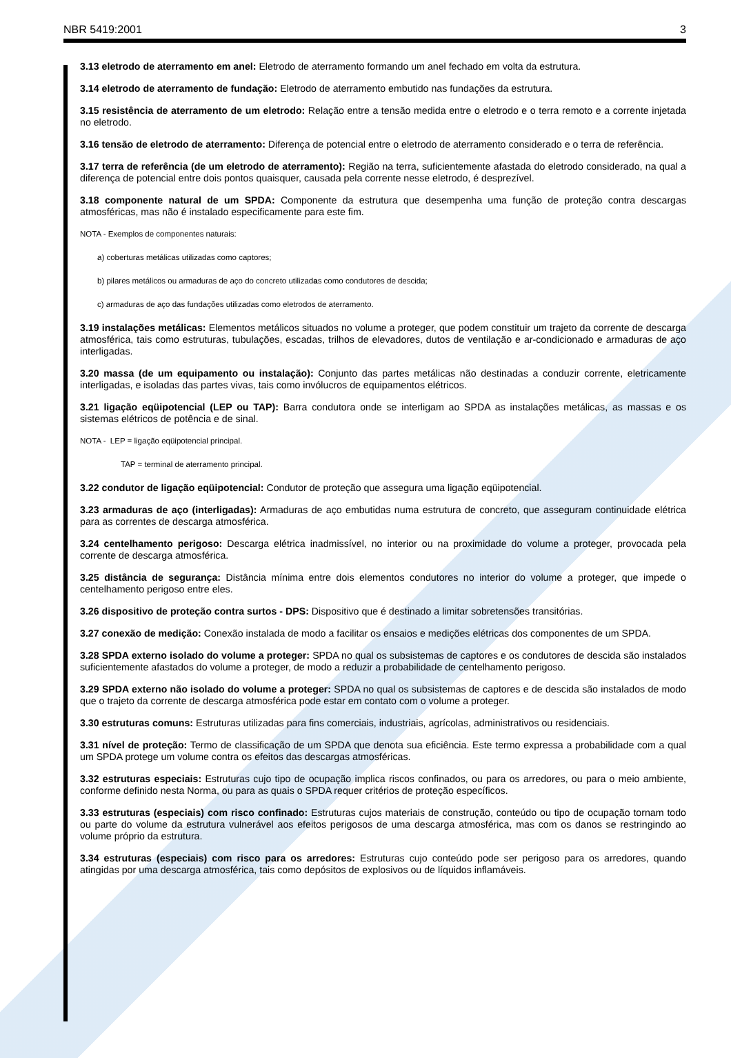NBR 5419:2001 3
3.13 eletrodo de aterramento em anel: Eletrodo de aterramento formando um anel fechado em volta da estrutura.
3.14 eletrodo de aterramento de fundação: Eletrodo de aterramento embutido nas fundações da estrutura.
3.15 resistência de aterramento de um eletrodo: Relação entre a tensão medida entre o eletrodo e o terra remoto e a corrente injetada no eletrodo.
3.16 tensão de eletrodo de aterramento: Diferença de potencial entre o eletrodo de aterramento considerado e o terra de referência.
3.17 terra de referência (de um eletrodo de aterramento): Região na terra, suficientemente afastada do eletrodo considerado, na qual a diferença de potencial entre dois pontos quaisquer, causada pela corrente nesse eletrodo, é desprezível.
3.18 componente natural de um SPDA: Componente da estrutura que desempenha uma função de proteção contra descargas atmosféricas, mas não é instalado especificamente para este fim.
NOTA - Exemplos de componentes naturais:
a) coberturas metálicas utilizadas como captores;
b) pilares metálicos ou armaduras de aço do concreto utilizadas como condutores de descida;
c) armaduras de aço das fundações utilizadas como eletrodos de aterramento.
3.19 instalações metálicas: Elementos metálicos situados no volume a proteger, que podem constituir um trajeto da corrente de descarga atmosférica, tais como estruturas, tubulações, escadas, trilhos de elevadores, dutos de ventilação e ar-condicionado e armaduras de aço interligadas.
3.20 massa (de um equipamento ou instalação): Conjunto das partes metálicas não destinadas a conduzir corrente, eletricamente interligadas, e isoladas das partes vivas, tais como invólucros de equipamentos elétricos.
3.21 ligação eqüipotencial (LEP ou TAP): Barra condutora onde se interligam ao SPDA as instalações metálicas, as massas e os sistemas elétricos de potência e de sinal.
NOTA - LEP = ligação eqüipotencial principal.
TAP = terminal de aterramento principal.
3.22 condutor de ligação eqüipotencial: Condutor de proteção que assegura uma ligação eqüipotencial.
3.23 armaduras de aço (interligadas): Armaduras de aço embutidas numa estrutura de concreto, que asseguram continuidade elétrica para as correntes de descarga atmosférica.
3.24 centelhamento perigoso: Descarga elétrica inadmissível, no interior ou na proximidade do volume a proteger, provocada pela corrente de descarga atmosférica.
3.25 distância de segurança: Distância mínima entre dois elementos condutores no interior do volume a proteger, que impede o centelhamento perigoso entre eles.
3.26 dispositivo de proteção contra surtos - DPS: Dispositivo que é destinado a limitar sobretensões transitórias.
3.27 conexão de medição: Conexão instalada de modo a facilitar os ensaios e medições elétricas dos componentes de um SPDA.
3.28 SPDA externo isolado do volume a proteger: SPDA no qual os subsistemas de captores e os condutores de descida são instalados suficientemente afastados do volume a proteger, de modo a reduzir a probabilidade de centelhamento perigoso.
3.29 SPDA externo não isolado do volume a proteger: SPDA no qual os subsistemas de captores e de descida são instalados de modo que o trajeto da corrente de descarga atmosférica pode estar em contato com o volume a proteger.
3.30 estruturas comuns: Estruturas utilizadas para fins comerciais, industriais, agrícolas, administrativos ou residenciais.
3.31 nível de proteção: Termo de classificação de um SPDA que denota sua eficiência. Este termo expressa a probabilidade com a qual um SPDA protege um volume contra os efeitos das descargas atmosféricas.
3.32 estruturas especiais: Estruturas cujo tipo de ocupação implica riscos confinados, ou para os arredores, ou para o meio ambiente, conforme definido nesta Norma, ou para as quais o SPDA requer critérios de proteção específicos.
3.33 estruturas (especiais) com risco confinado: Estruturas cujos materiais de construção, conteúdo ou tipo de ocupação tornam todo ou parte do volume da estrutura vulnerável aos efeitos perigosos de uma descarga atmosférica, mas com os danos se restringindo ao volume próprio da estrutura.
3.34 estruturas (especiais) com risco para os arredores: Estruturas cujo conteúdo pode ser perigoso para os arredores, quando atingidas por uma descarga atmosférica, tais como depósitos de explosivos ou de líquidos inflamáveis.